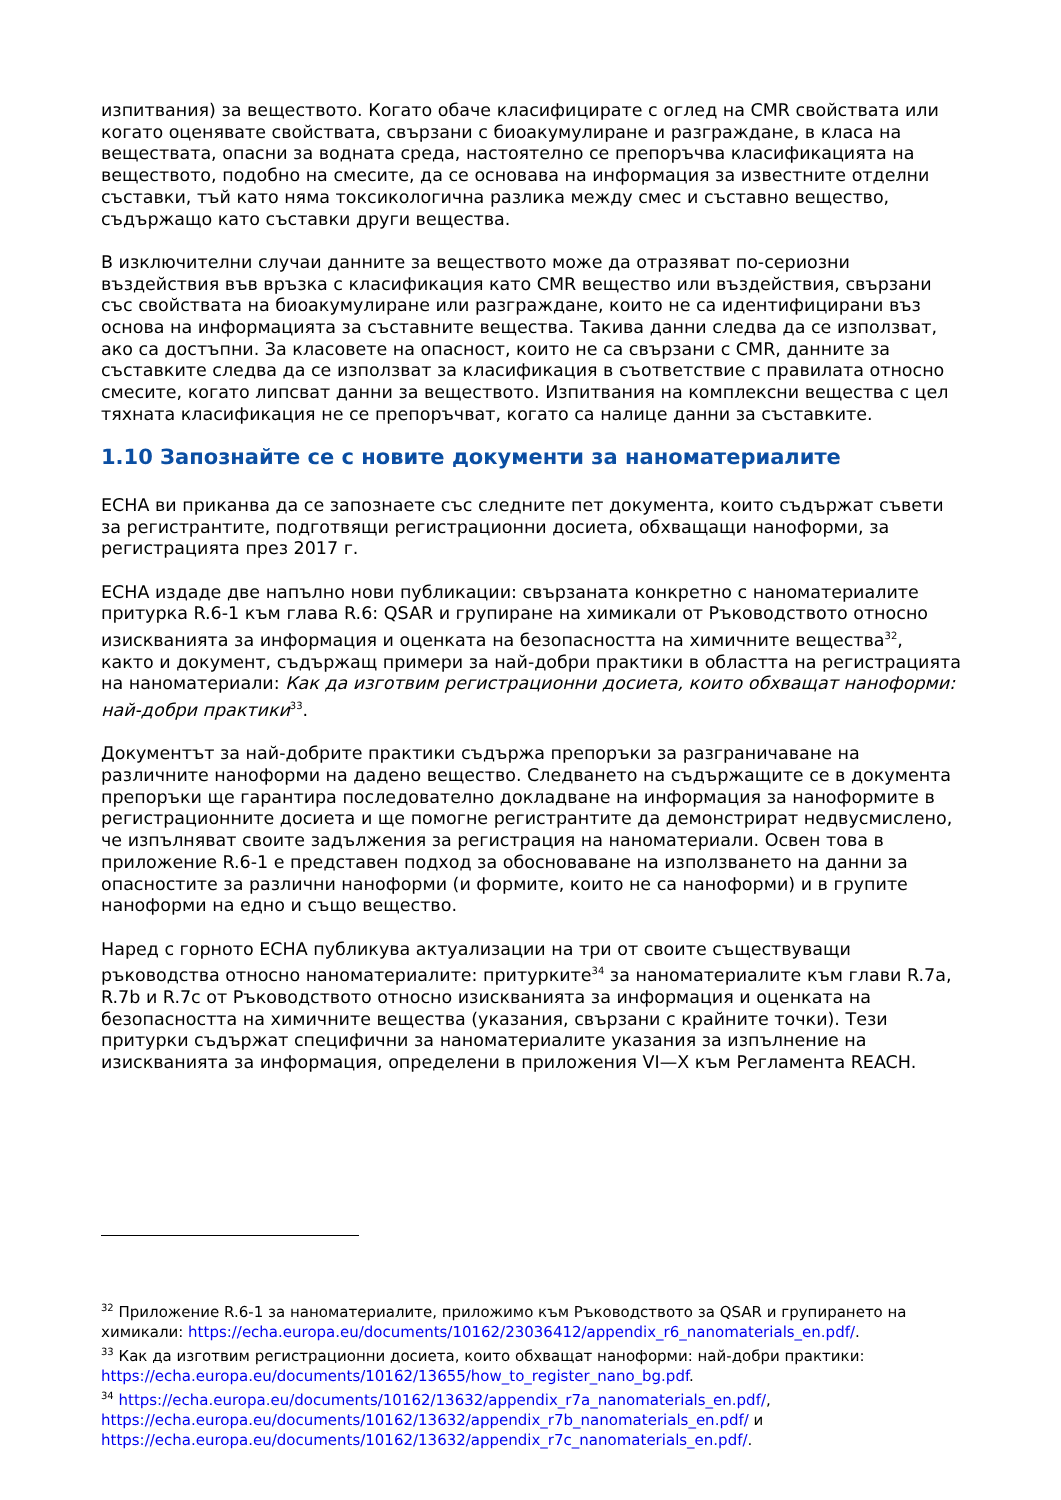изпитвания) за веществото. Когато обаче класифицирате с оглед на CMR свойствата или когато оценявате свойствата, свързани с биоакумулиране и разграждане, в класа на веществата, опасни за водната среда, настоятелно се препоръчва класификацията на веществото, подобно на смесите, да се основава на информация за известните отделни съставки, тъй като няма токсикологична разлика между смес и съставно вещество, съдържащо като съставки други вещества.
В изключителни случаи данните за веществото може да отразяват по-сериозни въздействия във връзка с класификация като CMR вещество или въздействия, свързани със свойствата на биоакумулиране или разграждане, които не са идентифицирани въз основа на информацията за съставните вещества. Такива данни следва да се използват, ако са достъпни. За класовете на опасност, които не са свързани с CMR, данните за съставките следва да се използват за класификация в съответствие с правилата относно смесите, когато липсват данни за веществото. Изпитвания на комплексни вещества с цел тяхната класификация не се препоръчват, когато са налице данни за съставките.
1.10 Запознайте се с новите документи за наноматериалите
ECHA ви приканва да се запознаете със следните пет документа, които съдържат съвети за регистрантите, подготвящи регистрационни досиета, обхващащи наноформи, за регистрацията през 2017 г.
ECHA издаде две напълно нови публикации: свързаната конкретно с наноматериалите притурка R.6-1 към глава R.6: QSAR и групиране на химикали от Ръководството относно изискванията за информация и оценката на безопасността на химичните вещества<sup>32</sup>, както и документ, съдържащ примери за най-добри практики в областта на регистрацията на наноматериали: Как да изготвим регистрационни досиета, които обхващат наноформи: най-добри практики<sup>33</sup>.
Документът за най-добрите практики съдържа препоръки за разграничаване на различните наноформи на дадено вещество. Следването на съдържащите се в документа препоръки ще гарантира последователно докладване на информация за наноформите в регистрационните досиета и ще помогне регистрантите да демонстрират недвусмислено, че изпълняват своите задължения за регистрация на наноматериали. Освен това в приложение R.6-1 е представен подход за обосноваване на използването на данни за опасностите за различни наноформи (и формите, които не са наноформи) и в групите наноформи на едно и също вещество.
Наред с горното ECHA публикува актуализации на три от своите съществуващи ръководства относно наноматериалите: притурките<sup>34</sup> за наноматериалите към глави R.7a, R.7b и R.7c от Ръководството относно изискванията за информация и оценката на безопасността на химичните вещества (указания, свързани с крайните точки). Тези притурки съдържат специфични за наноматериалите указания за изпълнение на изискванията за информация, определени в приложения VI—X към Регламента REACH.
<sup>32</sup> Приложение R.6-1 за наноматериалите, приложимо към Ръководството за QSAR и групирането на химикали: https://echa.europa.eu/documents/10162/23036412/appendix_r6_nanomaterials_en.pdf/.
<sup>33</sup> Как да изготвим регистрационни досиета, които обхващат наноформи: най-добри практики: https://echa.europa.eu/documents/10162/13655/how_to_register_nano_bg.pdf.
<sup>34</sup> https://echa.europa.eu/documents/10162/13632/appendix_r7a_nanomaterials_en.pdf/, https://echa.europa.eu/documents/10162/13632/appendix_r7b_nanomaterials_en.pdf/ и https://echa.europa.eu/documents/10162/13632/appendix_r7c_nanomaterials_en.pdf/.